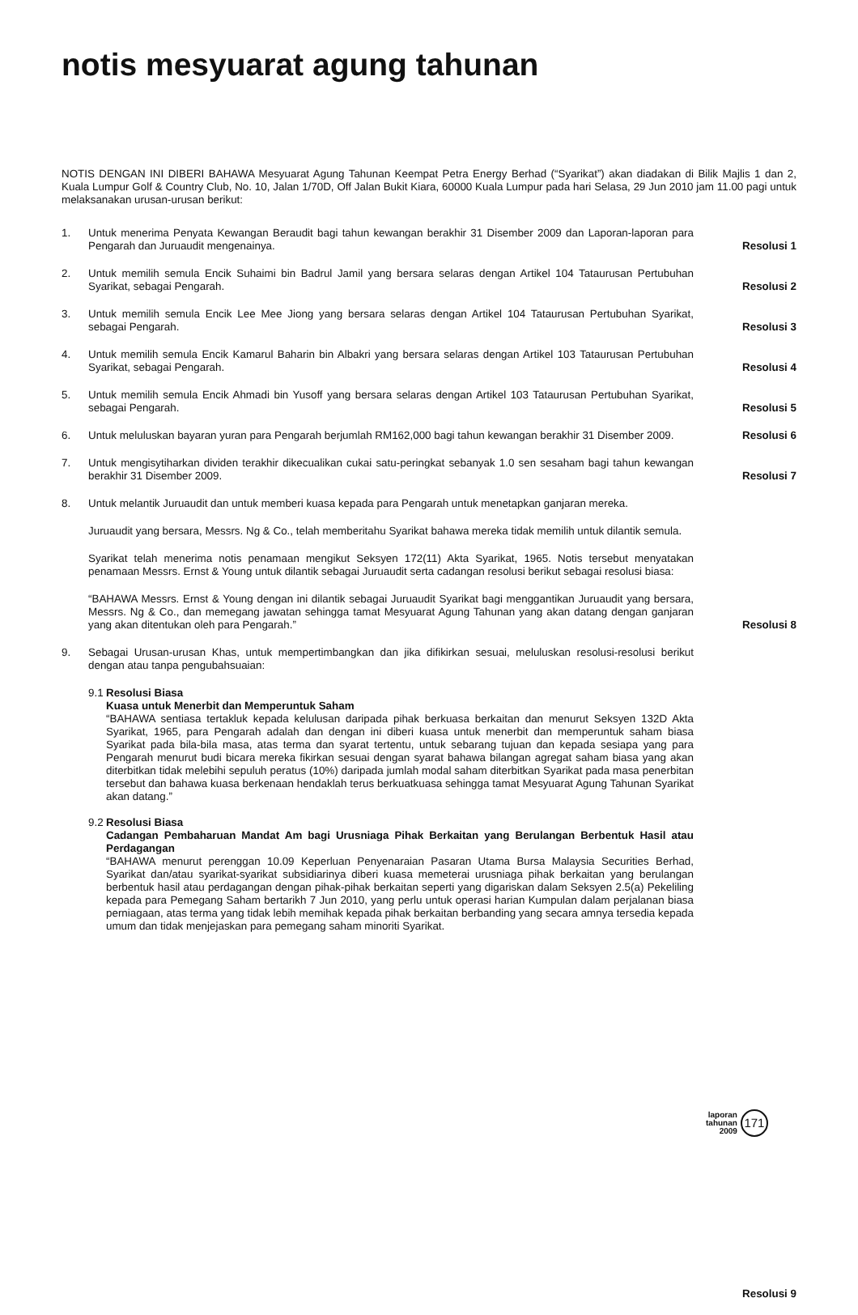notis mesyuarat agung tahunan
NOTIS DENGAN INI DIBERI BAHAWA Mesyuarat Agung Tahunan Keempat Petra Energy Berhad (“Syarikat”) akan diadakan di Bilik Majlis 1 dan 2, Kuala Lumpur Golf & Country Club, No. 10, Jalan 1/70D, Off Jalan Bukit Kiara, 60000 Kuala Lumpur pada hari Selasa, 29 Jun 2010 jam 11.00 pagi untuk melaksanakan urusan-urusan berikut:
1. Untuk menerima Penyata Kewangan Beraudit bagi tahun kewangan berakhir 31 Disember 2009 dan Laporan-laporan para Pengarah dan Juruaudit mengenainya.
Resolusi 1
2. Untuk memilih semula Encik Suhaimi bin Badrul Jamil yang bersara selaras dengan Artikel 104 Tataurusan Pertubuhan Syarikat, sebagai Pengarah.
Resolusi 2
3. Untuk memilih semula Encik Lee Mee Jiong yang bersara selaras dengan Artikel 104 Tataurusan Pertubuhan Syarikat, sebagai Pengarah.
Resolusi 3
4. Untuk memilih semula Encik Kamarul Baharin bin Albakri yang bersara selaras dengan Artikel 103 Tataurusan Pertubuhan Syarikat, sebagai Pengarah.
Resolusi 4
5. Untuk memilih semula Encik Ahmadi bin Yusoff yang bersara selaras dengan Artikel 103 Tataurusan Pertubuhan Syarikat, sebagai Pengarah.
Resolusi 5
6. Untuk meluluskan bayaran yuran para Pengarah berjumlah RM162,000 bagi tahun kewangan berakhir 31 Disember 2009.
Resolusi 6
7. Untuk mengisytiharkan dividen terakhir dikecualikan cukai satu-peringkat sebanyak 1.0 sen sesaham bagi tahun kewangan berakhir 31 Disember 2009.
Resolusi 7
8. Untuk melantik Juruaudit dan untuk memberi kuasa kepada para Pengarah untuk menetapkan ganjaran mereka.
Juruaudit yang bersara, Messrs. Ng & Co., telah memberitahu Syarikat bahawa mereka tidak memilih untuk dilantik semula.
Syarikat telah menerima notis penamaan mengikut Seksyen 172(11) Akta Syarikat, 1965. Notis tersebut menyatakan penamaan Messrs. Ernst & Young untuk dilantik sebagai Juruaudit serta cadangan resolusi berikut sebagai resolusi biasa:
“BAHAWA Messrs. Ernst & Young dengan ini dilantik sebagai Juruaudit Syarikat bagi menggantikan Juruaudit yang bersara, Messrs. Ng & Co., dan memegang jawatan sehingga tamat Mesyuarat Agung Tahunan yang akan datang dengan ganjaran yang akan ditentukan oleh para Pengarah.”
Resolusi 8
9. Sebagai Urusan-urusan Khas, untuk mempertimbangkan dan jika difikirkan sesuai, meluluskan resolusi-resolusi berikut dengan atau tanpa pengubahsuaian:
9.1
Resolusi Biasa
Kuasa untuk Menerbit dan Memperuntuk Saham
“BAHAWA sentiasa tertakluk kepada kelulusan daripada pihak berkuasa berkaitan dan menurut Seksyen 132D Akta Syarikat, 1965, para Pengarah adalah dan dengan ini diberi kuasa untuk menerbit dan memperuntuk saham biasa Syarikat pada bila-bila masa, atas terma dan syarat tertentu, untuk sebarang tujuan dan kepada sesiapa yang para Pengarah menurut budi bicara mereka fikirkan sesuai dengan syarat bahawa bilangan agregat saham biasa yang akan diterbitkan tidak melebihi sepuluh peratus (10%) daripada jumlah modal saham diterbitkan Syarikat pada masa penerbitan tersebut dan bahawa kuasa berkenaan hendaklah terus berkuatkuasa sehingga tamat Mesyuarat Agung Tahunan Syarikat akan datang.”
9.2
Resolusi Biasa
Cadangan Pembaharuan Mandat Am bagi Urusniaga Pihak Berkaitan yang Berulangan Berbentuk Hasil atau Perdagangan
“BAHAWA menurut perenggan 10.09 Keperluan Penyenaraian Pasaran Utama Bursa Malaysia Securities Berhad, Syarikat dan/atau syarikat-syarikat subsidiarinya diberi kuasa memeterai urusniaga pihak berkaitan yang berulangan berbentuk hasil atau perdagangan dengan pihak-pihak berkaitan seperti yang digariskan dalam Seksyen 2.5(a) Pekeliling kepada para Pemegang Saham bertarikh 7 Jun 2010, yang perlu untuk operasi harian Kumpulan dalam perjalanan biasa perniagaan, atas terma yang tidak lebih memihak kepada pihak berkaitan berbanding yang secara amnya tersedia kepada umum dan tidak menjejaskan para pemegang saham minoriti Syarikat.
Resolusi 9
laporan
tahunan
2009
171